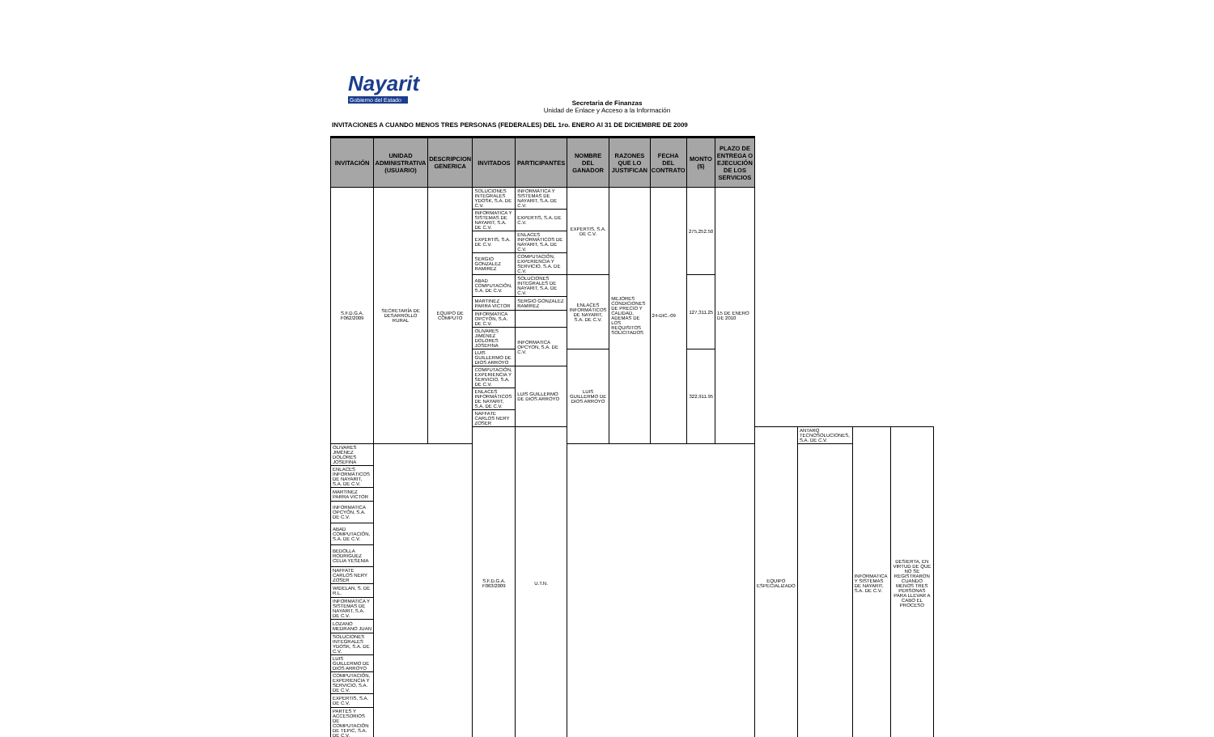Nayarit
Gobierno del Estado
Secretaria de Finanzas
Unidad de Enlace y Acceso a la Información
INVITACIONES A CUANDO MENOS TRES PERSONAS (FEDERALES) DEL 1ro. ENERO Al 31 DE DICIEMBRE DE 2009
| INVITACIÓN | UNIDAD ADMINISTRATIVA (USUARIO) | DESCRIPCION GENERICA | INVITADOS | PARTICIPANTES | NOMBRE DEL GANADOR | RAZONES QUE LO JUSTIFICAN | FECHA DEL CONTRATO | MONTO ($) | PLAZO DE ENTREGA O EJECUCIÓN DE LOS SERVICIOS | | | | |
| --- | --- | --- | --- | --- | --- | --- | --- | --- | --- | --- | --- | --- | --- |
| S.F.D.G.A. F062/2009 | SECRETARÍA DE DESARROLLO RURAL | EQUIPO DE CÓMPUTO | SOLUCIONES INTEGRALES YDOSK, S.A. DE C.V. | INFORMÁTICA Y SISTEMAS DE NAYARIT, S.A. DE C.V. | EXPERTIS, S.A. DE C.V. | MEJORES CONDICIONES DE PRECIO Y CALIDAD, ADEMAS DE LOS REQUISITOS SOLICITADOS | 24-DIC.-09 | 275,252.50 | 15 DE ENERO DE 2010 | | | | |
| | | | INFORMATICA Y SISTEMAS DE NAYARIT, S.A. DE C.V. | EXPERTIS, S.A. DE C.V. | | | | | | | | | |
| | | | EXPERTIS, S.A. DE C.V. | ENLACES INFORMÁTICOS DE NAYARIT, S.A. DE C.V. | | | | | | | | | |
| | | | SERGIO GONZALEZ RAMIREZ | COMPUTACIÓN, EXPERIENCIA Y SERVICIO, S.A. DE C.V. | | | | | | | | | |
| | | | ABAD COMPUTACIÓN, S.A. DE C.V. | SOLUCIONES INTEGRALES DE NAYARIT, S.A. DE C.V. | ENLACES INFORMÁTICOS DE NAYARIT, S.A. DE C.V. | | | 127,311.25 | | | | | |
| | | | MARTINEZ PARRA VICTOR | SERGIO GONZALEZ RAMIREZ | | | | | | | | | |
| | | | INFORMATICA OPCYÓN, S.A. DE C.V. | | | | | | | | | | |
| | | | OLIVARES JIMÉNEZ DOLORES JOSEFINA | INFORMATICA OPCYON, S.A. DE C.V. | | | | | | | | | |
| | | | LUIS GUILLERMO DE DIOS ARROYO | | LUIS GUILLERMO DE DIOS ARROYO | | | 322,911.95 | | | | | |
| | | | COMPUTACIÓN, EXPERIENCIA Y SERVICIO, S.A. DE C.V. | LUIS GUILLERMO DE DIOS ARROYO | | | | | | | | | |
| | | | ENLACES INFORMÁTICOS DE NAYARIT, S.A. DE C.V. | | | | | | | | | | |
| | | | NAFFATE CARLOS NERY ZOSER | | | | | | | | | | |
| | | | S.F.D.G.A. F063/2009 | U.T.N. | | | | | | EQUIPO ESPECIALIZADO | ANTARQ TECNOSOLUCIONES, S.A. DE C.V. | INFORMATICA Y SISTEMAS DE NAYARIT, S.A. DE C.V. | DESIERTA, EN VIRTUD DE QUE NO SE REGISTRARON CUANDO MENOS TRES PERSONAS PARA LLEVAR A CABO EL PROCESO |
| OLIVARES JIMÉNEZ DOLORES JOSEFINA | | | | | | | | | | | | | |
| ENLACES INFORMÁTICOS DE NAYARIT, S.A. DE C.V. | | | | | | | | | | | | | |
| MARTINEZ PARRA VICTOR | | | | | | | | | | | | | |
| INFORMATICA OPCYÓN, S.A. DE C.V. | | | | | | | | | | | | | |
| ABAD COMPUTACIÓN, S.A. DE C.V. | | | | | | | | | | | | | |
| BEDOLLA RODRIGUEZ CELIA YESENIA | | | | | | | | | | | | | |
| NAFFATE CARLOS NERY ZOSER | | | | | | | | | | | | | |
| WIDELAN, S. DE R.L. | | | | | | | | | | | | | |
| INFORMATICA Y SISTEMAS DE NAYARIT, S.A. DE C.V. | | | | | | | | | | | | | |
| LOZANO MEDRANO JUAN | | | | | | | | | | | | | |
| SOLUCIONES INTEGRALES YDOSK, S.A. DE C.V. | | | | | | | | | | | | | |
| LUIS GUILLERMO DE DIOS ARROYO | | | | | | | | | | | | | |
| COMPUTACIÓN, EXPERIENCIA Y SERVICIO, S.A. DE C.V. | | | | | | | | | | | | | |
| EXPERTIS, S.A. DE C.V. | | | | | | | | | | | | | |
| PARTES Y ACCESORIOS DE COMPUTACIÓN DE TEPIC, S.A. DE C.V. | | | | | | | | | | | | | |